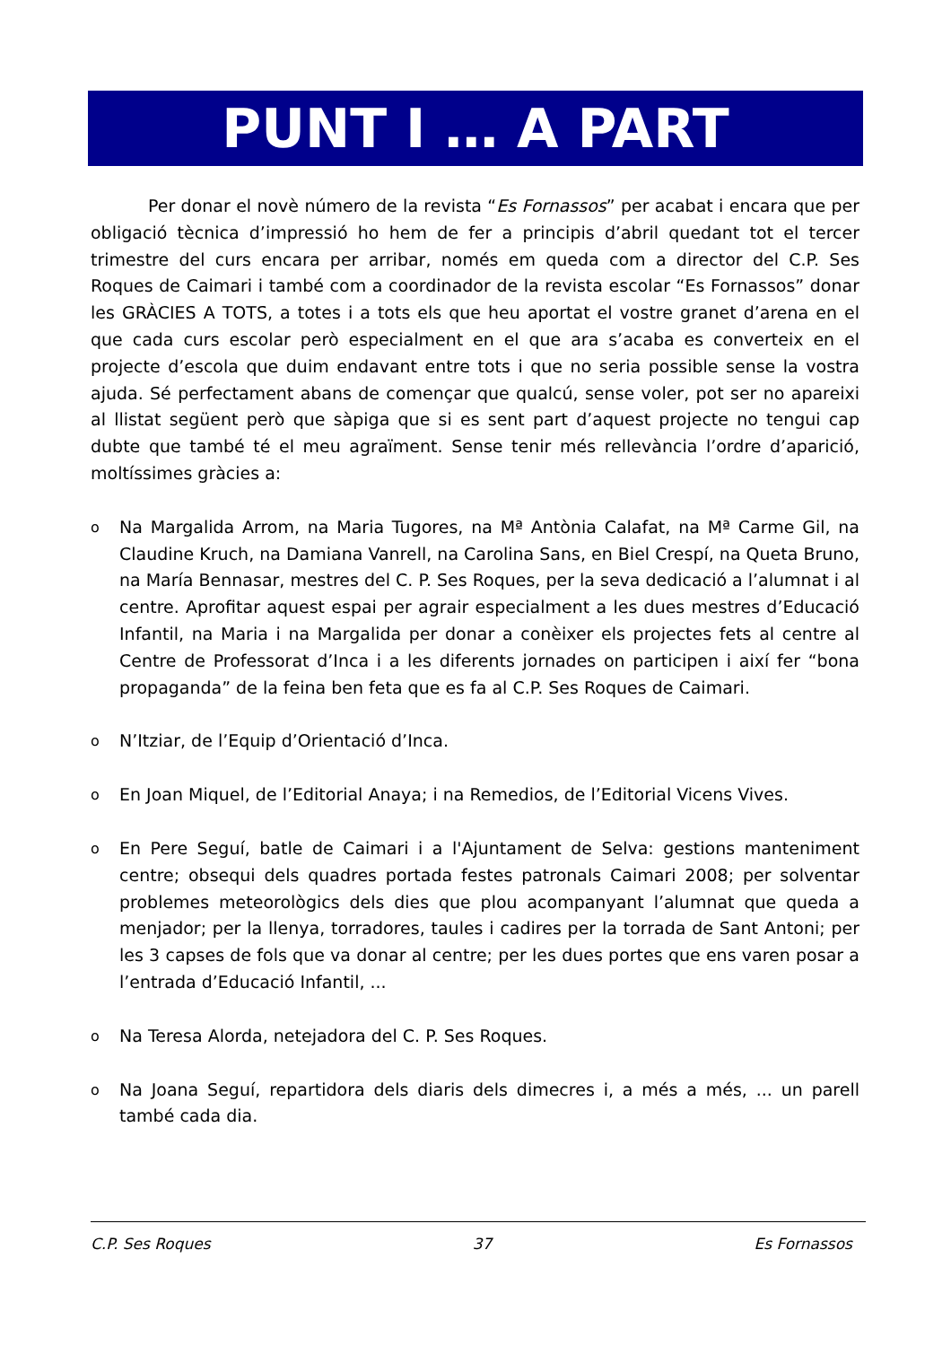PUNT I … A PART
Per donar el novè número de la revista “Es Fornassos” per acabat i encara que per obligació tècnica d’impressió ho hem de fer a principis d’abril quedant tot el tercer trimestre del curs encara per arribar, només em queda com a director del C.P. Ses Roques de Caimari i també com a coordinador de la revista escolar “Es Fornassos” donar les GRÀCIES A TOTS, a totes i a tots els que heu aportat el vostre granet d’arena en el que cada curs escolar però especialment en el que ara s’acaba es converteix en el projecte d’escola que duim endavant entre tots i que no seria possible sense la vostra ajuda. Sé perfectament abans de començar que qualcú, sense voler, pot ser no apareixi al llistat següent però que sàpiga que si es sent part d’aquest projecte no tengui cap dubte que també té el meu agraïment. Sense tenir més rellevància l’ordre d’aparició, moltíssimes gràcies a:
o Na Margalida Arrom, na Maria Tugores, na Mª Antònia Calafat, na Mª Carme Gil, na Claudine Kruch, na Damiana Vanrell, na Carolina Sans, en Biel Crespí, na Queta Bruno, na María Bennasar, mestres del C. P. Ses Roques, per la seva dedicació a l’alumnat i al centre. Aprofitar aquest espai per agrair especialment a les dues mestres d’Educació Infantil, na Maria i na Margalida per donar a conèixer els projectes fets al centre al Centre de Professorat d’Inca i a les diferents jornades on participen i així fer “bona propaganda” de la feina ben feta que es fa al C.P. Ses Roques de Caimari.
o N’Itziar, de l’Equip d’Orientació d’Inca.
o En Joan Miquel, de l’Editorial Anaya; i na Remedios, de l’Editorial Vicens Vives.
o En Pere Seguí, batle de Caimari i a l'Ajuntament de Selva: gestions manteniment centre; obsequi dels quadres portada festes patronals Caimari 2008; per solventar problemes meteorològics dels dies que plou acompanyant l’alumnat que queda a menjador; per la llenya, torradores, taules i cadires per la torrada de Sant Antoni; per les 3 capses de fols que va donar al centre; per les dues portes que ens varen posar a l’entrada d’Educació Infantil, ...
o Na Teresa Alorda, netejadora del C. P. Ses Roques.
o Na Joana Seguí, repartidora dels diaris dels dimecres i, a més a més, ... un parell també cada dia.
C.P. Ses Roques 37 Es Fornassos